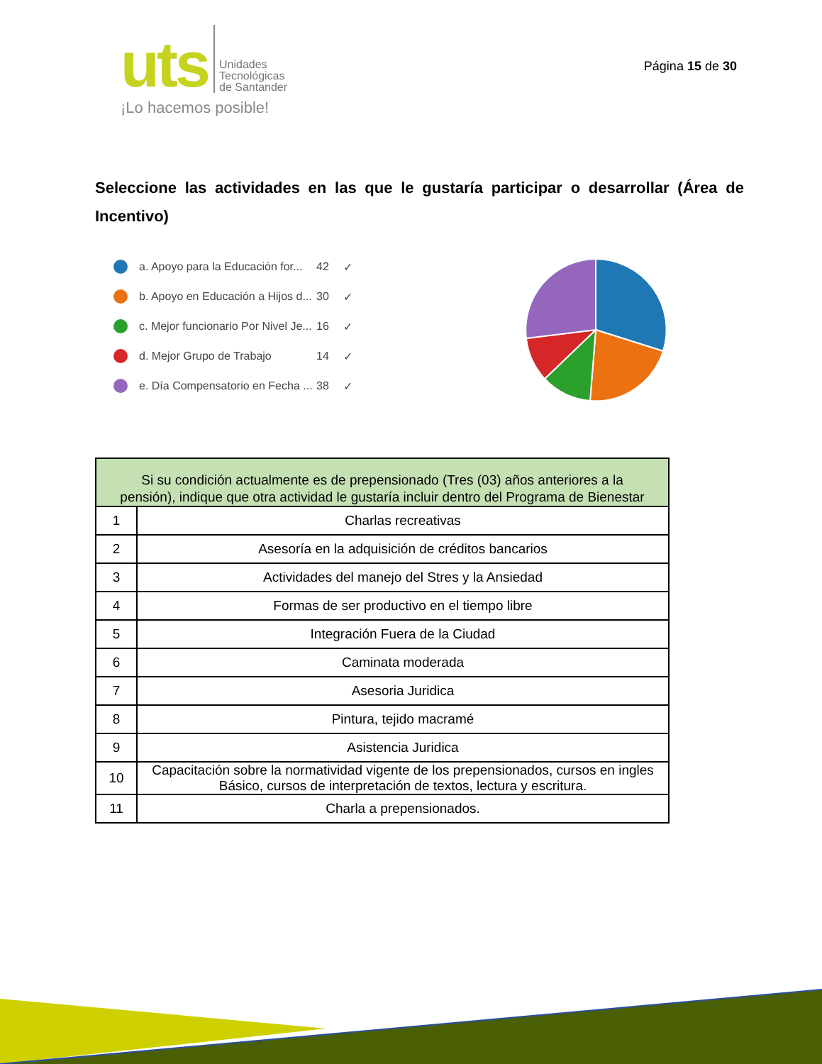uts
Unidades
Tecnológicas
de Santander
¡Lo hacemos posible!
Página 15 de 30
Seleccione las actividades en las que le gustaría participar o desarrollar (Área de Incentivo)
a. Apoyo para la Educación for... 42 ✓
b. Apoyo en Educación a Hijos d... 30 ✓
c. Mejor funcionario Por Nivel Je... 16 ✓
d. Mejor Grupo de Trabajo 14 ✓
e. Día Compensatorio en Fecha ... 38 ✓
| Si su condición actualmente es de prepensionado (Tres (03) años anteriores a la pensión), indique que otra actividad le gustaría incluir dentro del Programa de Bienestar | |
| --- | --- |
| 1 | Charlas recreativas |
| 2 | Asesoría en la adquisición de créditos bancarios |
| 3 | Actividades del manejo del Stres y la Ansiedad |
| 4 | Formas de ser productivo en el tiempo libre |
| 5 | Integración Fuera de la Ciudad |
| 6 | Caminata moderada |
| 7 | Asesoria Juridica |
| 8 | Pintura, tejido macramé |
| 9 | Asistencia Juridica |
| 10 | Capacitación sobre la normatividad vigente de los prepensionados, cursos en ingles Básico, cursos de interpretación de textos, lectura y escritura. |
| 11 | Charla a prepensionados. |